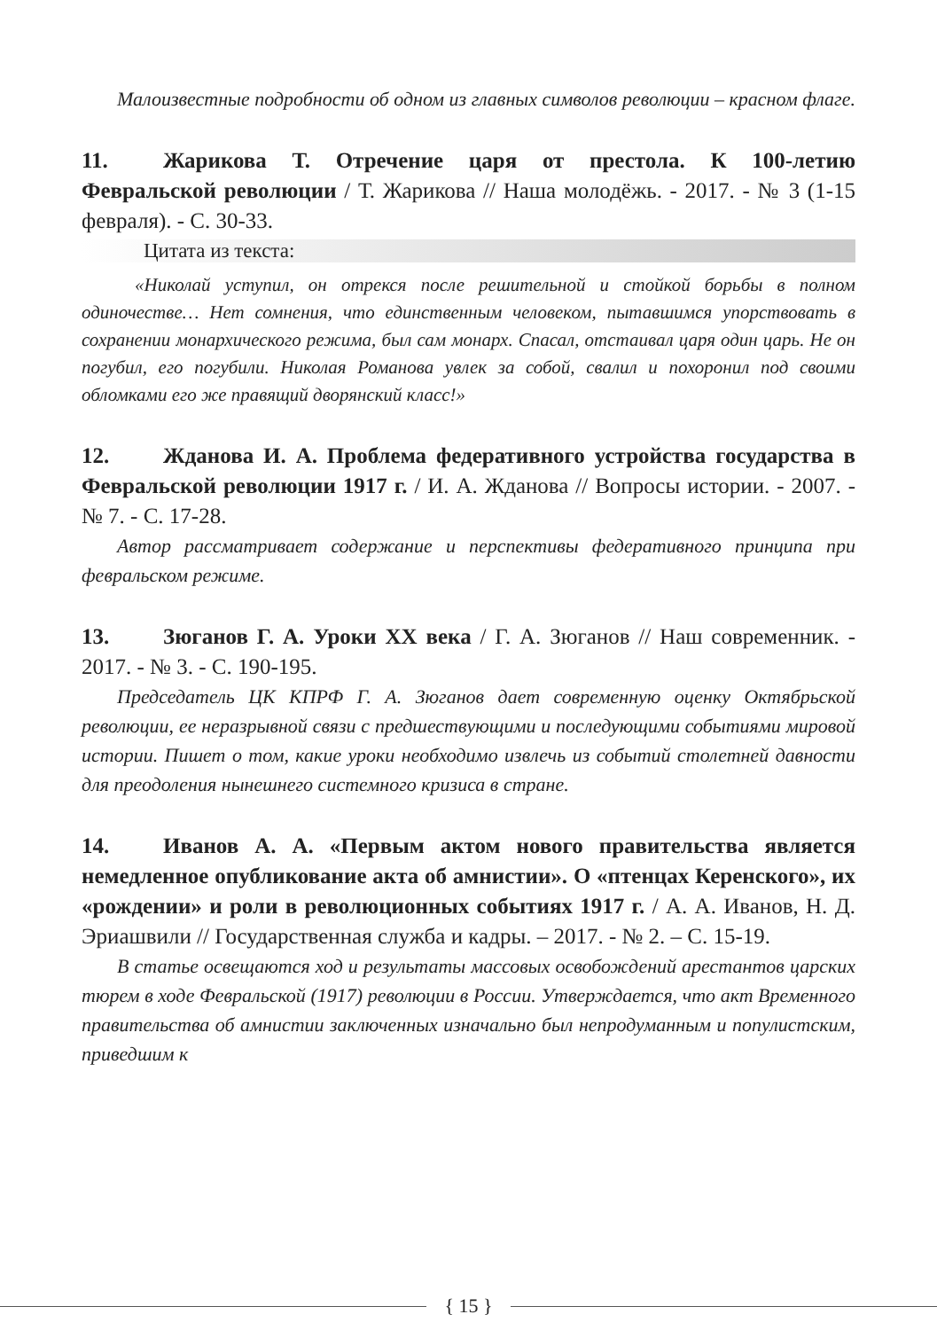Малоизвестные подробности об одном из главных символов революции – красном флаге.
11. Жарикова Т. Отречение царя от престола. К 100-летию Февральской революции / Т. Жарикова // Наша молодёжь. - 2017. - № 3 (1-15 февраля). - С. 30-33.
Цитата из текста:
«Николай уступил, он отрекся после решительной и стойкой борьбы в полном одиночестве… Нет сомнения, что единственным человеком, пытавшимся упорствовать в сохранении монархического режима, был сам монарх. Спасал, отстаивал царя один царь. Не он погубил, его погубили. Николая Романова увлек за собой, свалил и похоронил под своими обломками его же правящий дворянский класс!»
12. Жданова И. А. Проблема федеративного устройства государства в Февральской революции 1917 г. / И. А. Жданова // Вопросы истории. - 2007. - № 7. - С. 17-28.
Автор рассматривает содержание и перспективы федеративного принципа при февральском режиме.
13. Зюганов Г. А. Уроки XX века / Г. А. Зюганов // Наш современник. - 2017. - № 3. - С. 190-195.
Председатель ЦК КПРФ Г. А. Зюганов дает современную оценку Октябрьской революции, ее неразрывной связи с предшествующими и последующими событиями мировой истории. Пишет о том, какие уроки необходимо извлечь из событий столетней давности для преодоления нынешнего системного кризиса в стране.
14. Иванов А. А. «Первым актом нового правительства является немедленное опубликование акта об амнистии». О «птенцах Керенского», их «рождении» и роли в революционных событиях 1917 г. / А. А. Иванов, Н. Д. Эриашвили // Государственная служба и кадры. – 2017. - № 2. – С. 15-19.
В статье освещаются ход и результаты массовых освобождений арестантов царских тюрем в ходе Февральской (1917) революции в России. Утверждается, что акт Временного правительства об амнистии заключенных изначально был непродуманным и популистским, приведшим к
{ 15 }